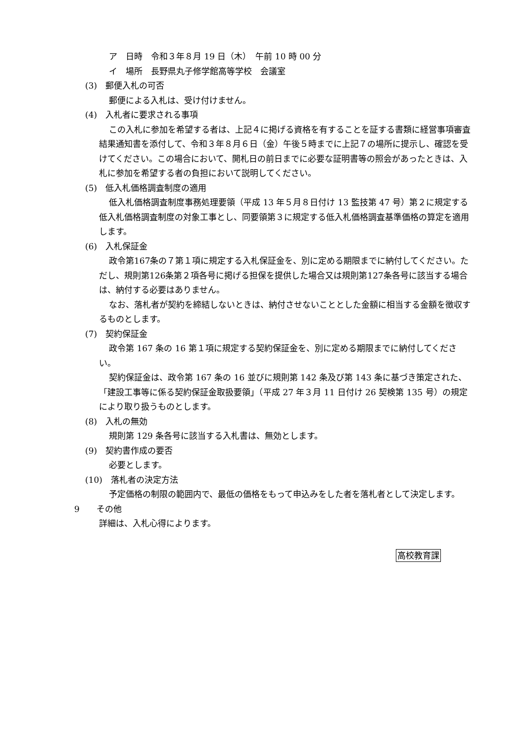ア　日時　令和３年８月 19 日（木）　午前 10 時 00 分
イ　場所　長野県丸子修学館高等学校　会議室
(3)　郵便入札の可否
郵便による入札は、受け付けません。
(4)　入札者に要求される事項
この入札に参加を希望する者は、上記４に掲げる資格を有することを証する書類に経営事項審査結果通知書を添付して、令和３年８月６日（金）午後５時までに上記７の場所に提示し、確認を受けてください。この場合において、開札日の前日までに必要な証明書等の照会があったときは、入札に参加を希望する者の負担において説明してください。
(5)　低入札価格調査制度の適用
低入札価格調査制度事務処理要領（平成 13 年５月８日付け 13 監技第 47 号）第２に規定する低入札価格調査制度の対象工事とし、同要領第３に規定する低入札価格調査基準価格の算定を適用します。
(6)　入札保証金
政令第167条の７第１項に規定する入札保証金を、別に定める期限までに納付してください。ただし、規則第126条第２項各号に掲げる担保を提供した場合又は規則第127条各号に該当する場合は、納付する必要はありません。
なお、落札者が契約を締結しないときは、納付させないこととした金額に相当する金額を徴収するものとします。
(7)　契約保証金
政令第 167 条の 16 第１項に規定する契約保証金を、別に定める期限までに納付してください。
契約保証金は、政令第 167 条の 16 並びに規則第 142 条及び第 143 条に基づき策定された、「建設工事等に係る契約保証金取扱要領」（平成 27 年３月 11 日付け 26 契検第 135 号）の規定により取り扱うものとします。
(8)　入札の無効
規則第 129 条各号に該当する入札書は、無効とします。
(9)　契約書作成の要否
必要とします。
(10)　落札者の決定方法
予定価格の制限の範囲内で、最低の価格をもって申込みをした者を落札者として決定します。
9　　その他
詳細は、入札心得によります。
高校教育課